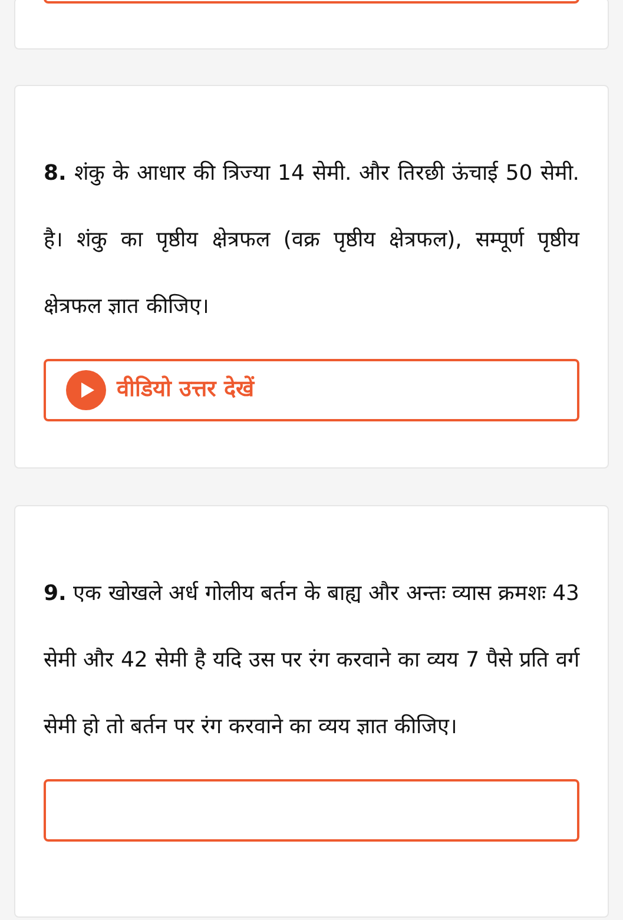8. शंकु के आधार की त्रिज्या 14 सेमी. और तिरछी ऊंचाई 50 सेमी. है। शंकु का पृष्ठीय क्षेत्रफल (वक्र पृष्ठीय क्षेत्रफल), सम्पूर्ण पृष्ठीय क्षेत्रफल ज्ञात कीजिए।
वीडियो उत्तर देखें
9. एक खोखले अर्ध गोलीय बर्तन के बाह्य और अन्तः व्यास क्रमशः 43 सेमी और 42 सेमी है यदि उस पर रंग करवाने का व्यय 7 पैसे प्रति वर्ग सेमी हो तो बर्तन पर रंग करवाने का व्यय ज्ञात कीजिए।